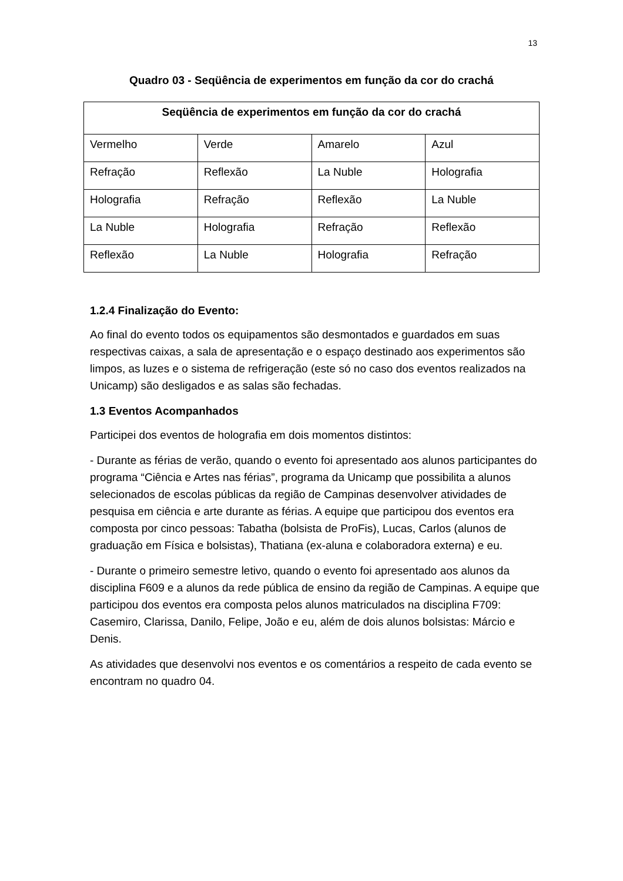13
Quadro 03 - Seqüência de experimentos em função da cor do crachá
| Seqüência de experimentos em função da cor do crachá | | | |
| --- | --- | --- | --- |
| Vermelho | Verde | Amarelo | Azul |
| Refração | Reflexão | La Nuble | Holografia |
| Holografia | Refração | Reflexão | La Nuble |
| La Nuble | Holografia | Refração | Reflexão |
| Reflexão | La Nuble | Holografia | Refração |
1.2.4 Finalização do Evento:
Ao final do evento todos os equipamentos são desmontados e guardados em suas respectivas caixas, a sala de apresentação e o espaço destinado aos experimentos são limpos, as luzes e o sistema de refrigeração (este só no caso dos eventos realizados na Unicamp) são desligados e as salas são fechadas.
1.3 Eventos Acompanhados
Participei dos eventos de holografia em dois momentos distintos:
- Durante as férias de verão, quando o evento foi apresentado aos alunos participantes do programa “Ciência e Artes nas férias”, programa da Unicamp que possibilita a alunos selecionados de escolas públicas da região de Campinas desenvolver atividades de pesquisa em ciência e arte durante as férias. A equipe que participou dos eventos era composta por cinco pessoas: Tabatha (bolsista de ProFis), Lucas, Carlos (alunos de graduação em Física e bolsistas), Thatiana (ex-aluna e colaboradora externa) e eu.
- Durante o primeiro semestre letivo, quando o evento foi apresentado aos alunos da disciplina F609 e a alunos da rede pública de ensino da região de Campinas. A equipe que participou dos eventos era composta pelos alunos matriculados na disciplina F709: Casemiro, Clarissa, Danilo, Felipe, João e eu, além de dois alunos bolsistas: Márcio e Denis.
As atividades que desenvolvi nos eventos e os comentários a respeito de cada evento se encontram no quadro 04.